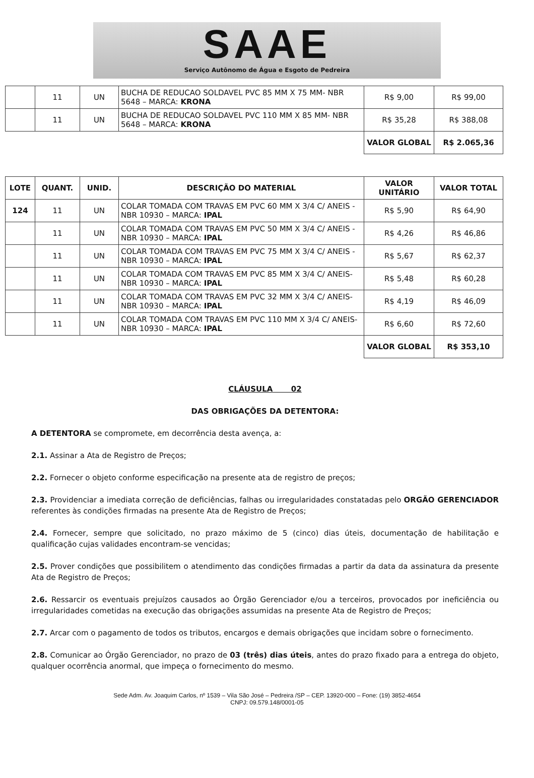SAAE
Serviço Autônomo de Água e Esgoto de Pedreira
| | 11 | UN | BUCHA DE REDUCAO SOLDAVEL PVC 85 MM X 75 MM- NBR 5648 – MARCA: KRONA | R$ 9,00 | R$ 99,00 |
| | 11 | UN | BUCHA DE REDUCAO SOLDAVEL PVC 110 MM X 85 MM- NBR 5648 – MARCA: KRONA | R$ 35,28 | R$ 388,08 |
| | | | | VALOR GLOBAL | R$ 2.065,36 |
| LOTE | QUANT. | UNID. | DESCRIÇÃO DO MATERIAL | VALOR UNITÁRIO | VALOR TOTAL |
| --- | --- | --- | --- | --- | --- |
| 124 | 11 | UN | COLAR TOMADA COM TRAVAS EM PVC 60 MM X 3/4 C/ ANEIS - NBR 10930 – MARCA: IPAL | R$ 5,90 | R$ 64,90 |
| | 11 | UN | COLAR TOMADA COM TRAVAS EM PVC 50 MM X 3/4 C/ ANEIS - NBR 10930 – MARCA: IPAL | R$ 4,26 | R$ 46,86 |
| | 11 | UN | COLAR TOMADA COM TRAVAS EM PVC 75 MM X 3/4 C/ ANEIS - NBR 10930 – MARCA: IPAL | R$ 5,67 | R$ 62,37 |
| | 11 | UN | COLAR TOMADA COM TRAVAS EM PVC 85 MM X 3/4 C/ ANEIS- NBR 10930 – MARCA: IPAL | R$ 5,48 | R$ 60,28 |
| | 11 | UN | COLAR TOMADA COM TRAVAS EM PVC 32 MM X 3/4 C/ ANEIS- NBR 10930 – MARCA: IPAL | R$ 4,19 | R$ 46,09 |
| | 11 | UN | COLAR TOMADA COM TRAVAS EM PVC 110 MM X 3/4 C/ ANEIS- NBR 10930 – MARCA: IPAL | R$ 6,60 | R$ 72,60 |
| | | | | VALOR GLOBAL | R$ 353,10 |
CLÁUSULA 02
DAS OBRIGAÇÕES DA DETENTORA:
A DETENTORA se compromete, em decorrência desta avença, a:
2.1. Assinar a Ata de Registro de Preços;
2.2. Fornecer o objeto conforme especificação na presente ata de registro de preços;
2.3. Providenciar a imediata correção de deficiências, falhas ou irregularidades constatadas pelo ORGÃO GERENCIADOR referentes às condições firmadas na presente Ata de Registro de Preços;
2.4. Fornecer, sempre que solicitado, no prazo máximo de 5 (cinco) dias úteis, documentação de habilitação e qualificação cujas validades encontram-se vencidas;
2.5. Prover condições que possibilitem o atendimento das condições firmadas a partir da data da assinatura da presente Ata de Registro de Preços;
2.6. Ressarcir os eventuais prejuízos causados ao Órgão Gerenciador e/ou a terceiros, provocados por ineficiência ou irregularidades cometidas na execução das obrigações assumidas na presente Ata de Registro de Preços;
2.7. Arcar com o pagamento de todos os tributos, encargos e demais obrigações que incidam sobre o fornecimento.
2.8. Comunicar ao Órgão Gerenciador, no prazo de 03 (três) dias úteis, antes do prazo fixado para a entrega do objeto, qualquer ocorrência anormal, que impeça o fornecimento do mesmo.
Sede Adm. Av. Joaquim Carlos, nº 1539 – Vila São José – Pedreira /SP – CEP. 13920-000 – Fone: (19) 3852-4654
CNPJ: 09.579.148/0001-05